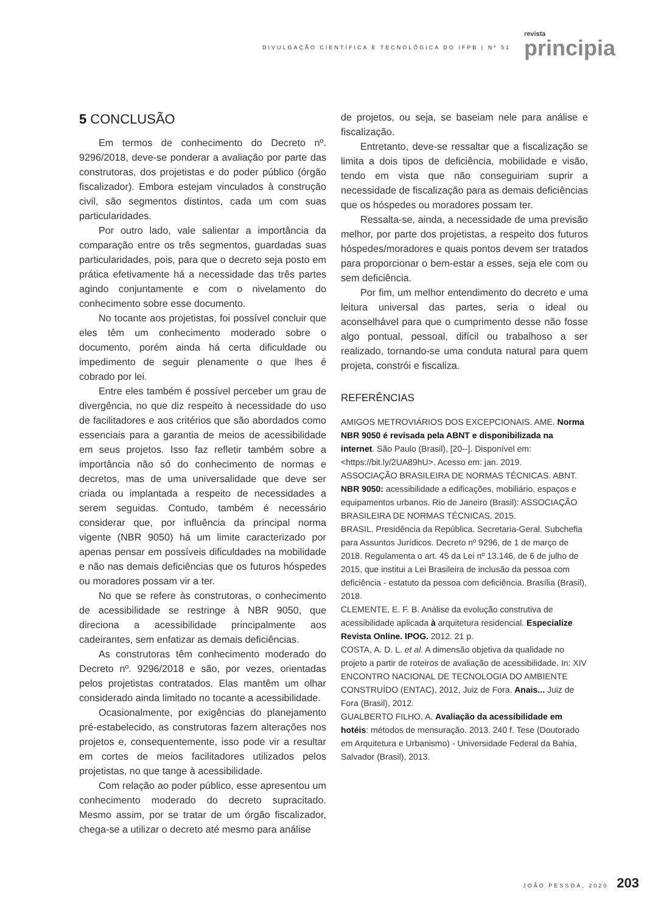DIVULGAÇÃO CIENTÍFICA E TECNOLÓGICA DO IFPB | Nº 51
revista
principia
5 CONCLUSÃO
Em termos de conhecimento do Decreto nº. 9296/2018, deve-se ponderar a avaliação por parte das construtoras, dos projetistas e do poder público (órgão fiscalizador). Embora estejam vinculados à construção civil, são segmentos distintos, cada um com suas particularidades.
Por outro lado, vale salientar a importância da comparação entre os três segmentos, guardadas suas particularidades, pois, para que o decreto seja posto em prática efetivamente há a necessidade das três partes agindo conjuntamente e com o nivelamento do conhecimento sobre esse documento.
No tocante aos projetistas, foi possível concluir que eles têm um conhecimento moderado sobre o documento, porém ainda há certa dificuldade ou impedimento de seguir plenamente o que lhes é cobrado por lei.
Entre eles também é possível perceber um grau de divergência, no que diz respeito à necessidade do uso de facilitadores e aos critérios que são abordados como essenciais para a garantia de meios de acessibilidade em seus projetos. Isso faz refletir também sobre a importância não só do conhecimento de normas e decretos, mas de uma universalidade que deve ser criada ou implantada a respeito de necessidades a serem seguidas. Contudo, também é necessário considerar que, por influência da principal norma vigente (NBR 9050) há um limite caracterizado por apenas pensar em possíveis dificuldades na mobilidade e não nas demais deficiências que os futuros hóspedes ou moradores possam vir a ter.
No que se refere às construtoras, o conhecimento de acessibilidade se restringe à NBR 9050, que direciona a acessibilidade principalmente aos cadeirantes, sem enfatizar as demais deficiências.
As construtoras têm conhecimento moderado do Decreto nº. 9296/2018 e são, por vezes, orientadas pelos projetistas contratados. Elas mantêm um olhar considerado ainda limitado no tocante a acessibilidade.
Ocasionalmente, por exigências do planejamento pré-estabelecido, as construtoras fazem alterações nos projetos e, consequentemente, isso pode vir a resultar em cortes de meios facilitadores utilizados pelos projetistas, no que tange à acessibilidade.
Com relação ao poder público, esse apresentou um conhecimento moderado do decreto supracitado. Mesmo assim, por se tratar de um órgão fiscalizador, chega-se a utilizar o decreto até mesmo para análise
de projetos, ou seja, se baseiam nele para análise e fiscalização.
Entretanto, deve-se ressaltar que a fiscalização se limita a dois tipos de deficiência, mobilidade e visão, tendo em vista que não conseguiriam suprir a necessidade de fiscalização para as demais deficiências que os hóspedes ou moradores possam ter.
Ressalta-se, ainda, a necessidade de uma previsão melhor, por parte dos projetistas, a respeito dos futuros hóspedes/moradores e quais pontos devem ser tratados para proporcionar o bem-estar a esses, seja ele com ou sem deficiência.
Por fim, um melhor entendimento do decreto e uma leitura universal das partes, seria o ideal ou aconselhável para que o cumprimento desse não fosse algo pontual, pessoal, difícil ou trabalhoso a ser realizado, tornando-se uma conduta natural para quem projeta, constrói e fiscaliza.
REFERÊNCIAS
AMIGOS METROVIÁRIOS DOS EXCEPCIONAIS. AME. Norma NBR 9050 é revisada pela ABNT e disponibilizada na internet. São Paulo (Brasil), [20--]. Disponível em: <https://bit.ly/2UA89hU>. Acesso em: jan. 2019.
ASSOCIAÇÃO BRASILEIRA DE NORMAS TÉCNICAS. ABNT. NBR 9050: acessibilidade a edificações, mobiliário, espaços e equipamentos urbanos. Rio de Janeiro (Brasil): ASSOCIAÇÃO BRASILEIRA DE NORMAS TÉCNICAS, 2015.
BRASIL. Presidência da República. Secretaria-Geral. Subchefia para Assuntos Jurídicos. Decreto nº 9296, de 1 de março de 2018. Regulamenta o art. 45 da Lei nº 13.146, de 6 de julho de 2015, que institui a Lei Brasileira de inclusão da pessoa com deficiência - estatuto da pessoa com deficiência. Brasília (Brasil), 2018.
CLEMENTE, E. F. B. Análise da evolução construtiva de acessibilidade aplicada à arquitetura residencial. Especialize Revista Online. IPOG. 2012. 21 p.
COSTA, A. D. L. et al. A dimensão objetiva da qualidade no projeto a partir de roteiros de avaliação de acessibilidade. In: XIV ENCONTRO NACIONAL DE TECNOLOGIA DO AMBIENTE CONSTRUÍDO (ENTAC), 2012, Juiz de Fora. Anais... Juiz de Fora (Brasil), 2012.
GUALBERTO FILHO, A. Avaliação da acessibilidade em hotéis: métodos de mensuração. 2013. 240 f. Tese (Doutorado em Arquitetura e Urbanismo) - Universidade Federal da Bahia, Salvador (Brasil), 2013.
JOÃO PESSOA, 2020 203